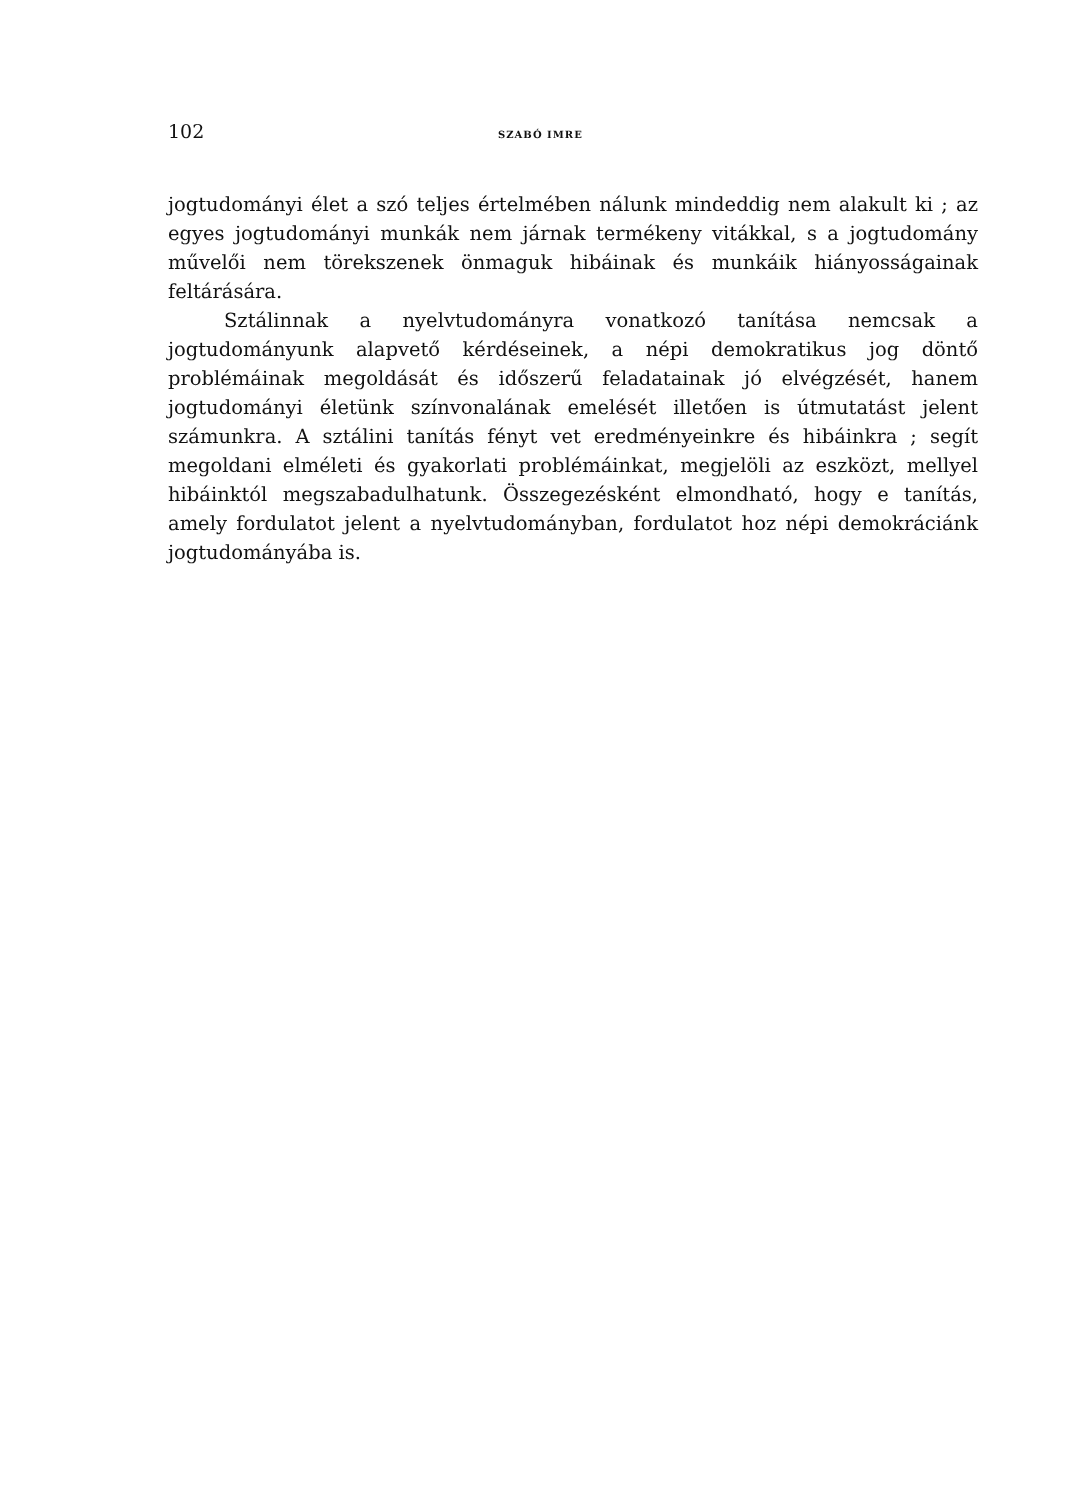102 SZABÓ IMRE
jogtudományi élet a szó teljes értelmében nálunk mindeddig nem alakult ki ; az egyes jogtudományi munkák nem járnak termékeny vitákkal, s a jogtudomány művelői nem törekszenek önmaguk hibáinak és munkáik hiányosságainak feltárására.
Sztálinnak a nyelvtudományra vonatkozó tanítása nemcsak a jogtudományunk alapvető kérdéseinek, a népi demokratikus jog döntő problémáinak megoldását és időszerű feladatainak jó elvégzését, hanem jogtudományi életünk színvonalának emelését illetően is útmutatást jelent számunkra. A sztálini tanítás fényt vet eredményeinkre és hibáinkra ; segít megoldani elméleti és gyakorlati problémáinkat, megjelöli az eszközt, mellyel hibáinktól megszabadulhatunk. Összegezésként elmondható, hogy e tanítás, amely fordulatot jelent a nyelvtudományban, fordulatot hoz népi demokráciánk jogtudományába is.